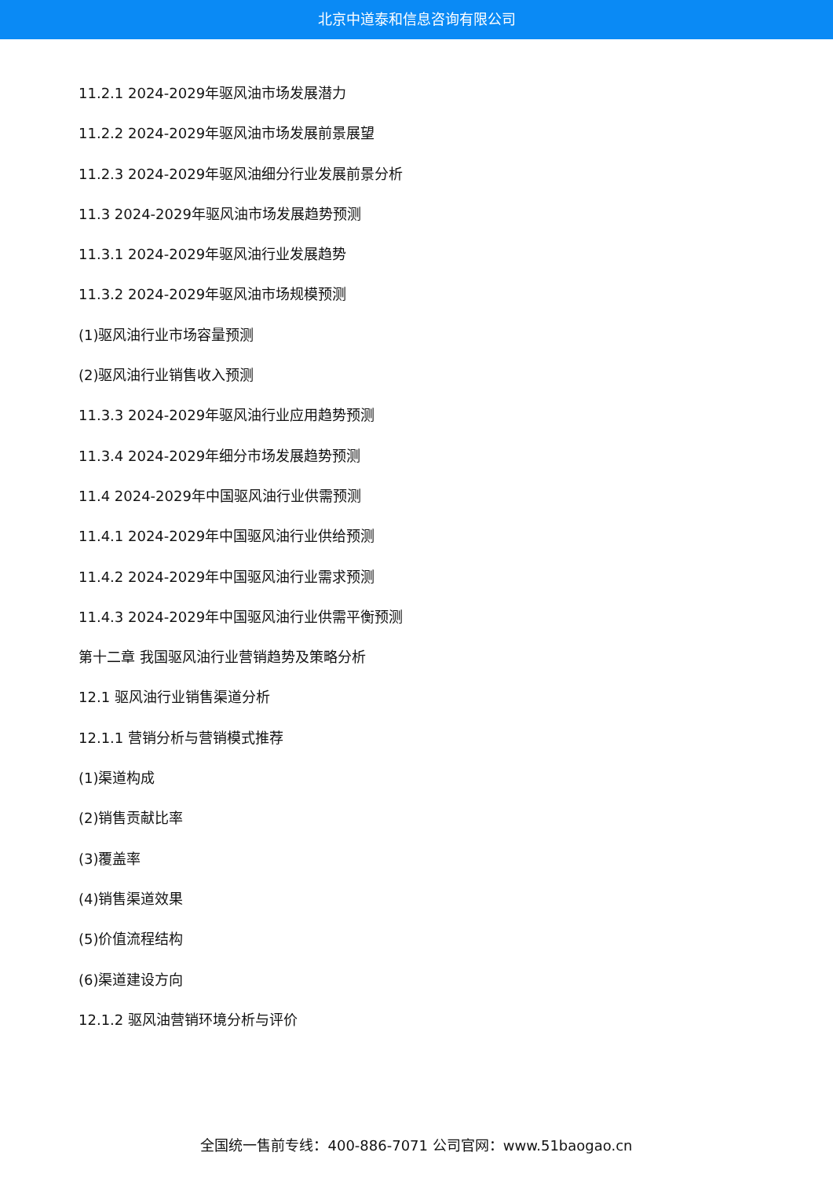北京中道泰和信息咨询有限公司
11.2.1 2024-2029年驱风油市场发展潜力
11.2.2 2024-2029年驱风油市场发展前景展望
11.2.3 2024-2029年驱风油细分行业发展前景分析
11.3 2024-2029年驱风油市场发展趋势预测
11.3.1 2024-2029年驱风油行业发展趋势
11.3.2 2024-2029年驱风油市场规模预测
(1)驱风油行业市场容量预测
(2)驱风油行业销售收入预测
11.3.3 2024-2029年驱风油行业应用趋势预测
11.3.4 2024-2029年细分市场发展趋势预测
11.4 2024-2029年中国驱风油行业供需预测
11.4.1 2024-2029年中国驱风油行业供给预测
11.4.2 2024-2029年中国驱风油行业需求预测
11.4.3 2024-2029年中国驱风油行业供需平衡预测
第十二章 我国驱风油行业营销趋势及策略分析
12.1 驱风油行业销售渠道分析
12.1.1 营销分析与营销模式推荐
(1)渠道构成
(2)销售贡献比率
(3)覆盖率
(4)销售渠道效果
(5)价值流程结构
(6)渠道建设方向
12.1.2 驱风油营销环境分析与评价
全国统一售前专线：400-886-7071 公司官网：www.51baogao.cn